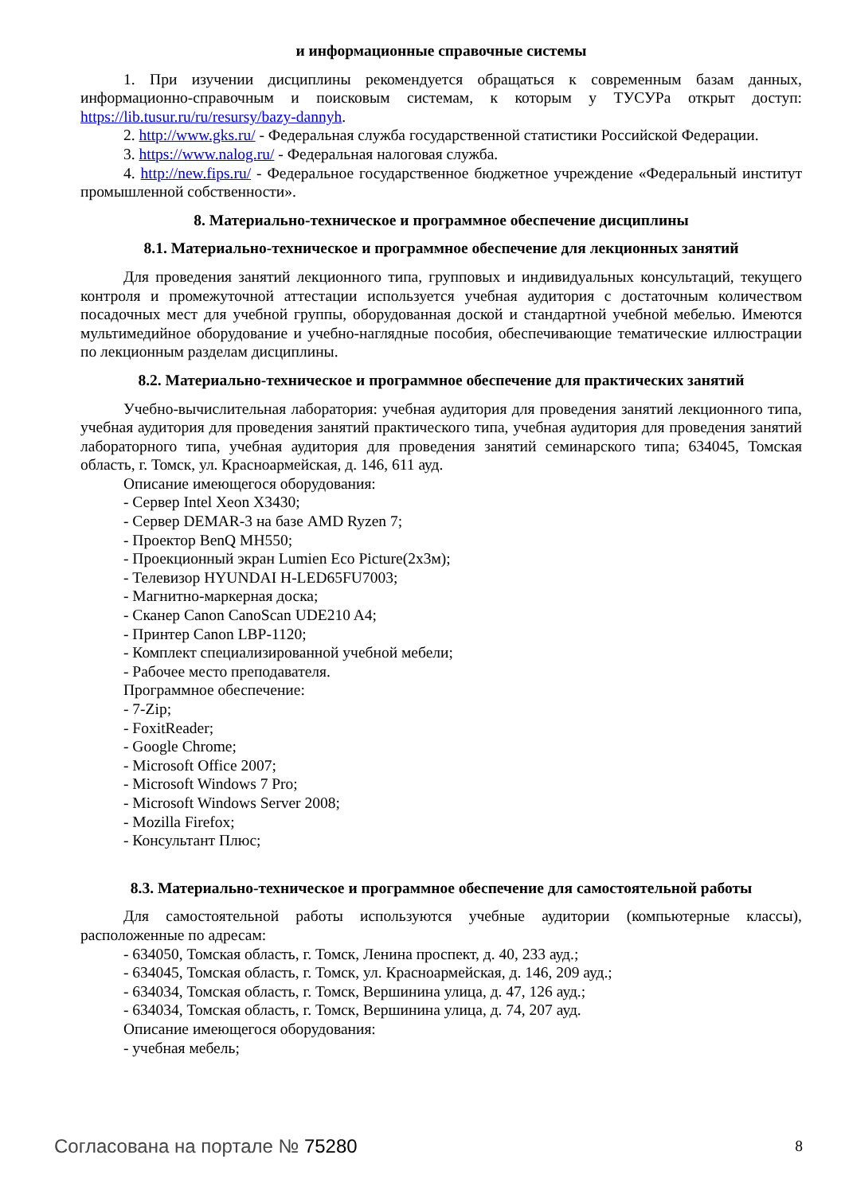и информационные справочные системы
1. При изучении дисциплины рекомендуется обращаться к современным базам данных, информационно-справочным и поисковым системам, к которым у ТУСУРа открыт доступ: https://lib.tusur.ru/ru/resursy/bazy-dannyh.
2. http://www.gks.ru/ - Федеральная служба государственной статистики Российской Федерации.
3. https://www.nalog.ru/ - Федеральная налоговая служба.
4. http://new.fips.ru/ - Федеральное государственное бюджетное учреждение «Федеральный институт промышленной собственности».
8. Материально-техническое и программное обеспечение дисциплины
8.1. Материально-техническое и программное обеспечение для лекционных занятий
Для проведения занятий лекционного типа, групповых и индивидуальных консультаций, текущего контроля и промежуточной аттестации используется учебная аудитория с достаточным количеством посадочных мест для учебной группы, оборудованная доской и стандартной учебной мебелью. Имеются мультимедийное оборудование и учебно-наглядные пособия, обеспечивающие тематические иллюстрации по лекционным разделам дисциплины.
8.2. Материально-техническое и программное обеспечение для практических занятий
Учебно-вычислительная лаборатория: учебная аудитория для проведения занятий лекционного типа, учебная аудитория для проведения занятий практического типа, учебная аудитория для проведения занятий лабораторного типа, учебная аудитория для проведения занятий семинарского типа; 634045, Томская область, г. Томск, ул. Красноармейская, д. 146, 611 ауд.
Описание имеющегося оборудования:
- Сервер Intel Xeon X3430;
- Сервер DEMAR-3 на базе AMD Ryzen 7;
- Проектор BenQ MH550;
- Проекционный экран Lumien Eco Picture(2x3м);
- Телевизор HYUNDAI H-LED65FU7003;
- Магнитно-маркерная доска;
- Сканер Canon CanoScan UDE210 A4;
- Принтер Canon LBP-1120;
- Комплект специализированной учебной мебели;
- Рабочее место преподавателя.
Программное обеспечение:
- 7-Zip;
- FoxitReader;
- Google Chrome;
- Microsoft Office 2007;
- Microsoft Windows 7 Pro;
- Microsoft Windows Server 2008;
- Mozilla Firefox;
- Консультант Плюс;
8.3. Материально-техническое и программное обеспечение для самостоятельной работы
Для самостоятельной работы используются учебные аудитории (компьютерные классы), расположенные по адресам:
- 634050, Томская область, г. Томск, Ленина проспект, д. 40, 233 ауд.;
- 634045, Томская область, г. Томск, ул. Красноармейская, д. 146, 209 ауд.;
- 634034, Томская область, г. Томск, Вершинина улица, д. 47, 126 ауд.;
- 634034, Томская область, г. Томск, Вершинина улица, д. 74, 207 ауд.
Описание имеющегося оборудования:
- учебная мебель;
Согласована на портале № 75280 8